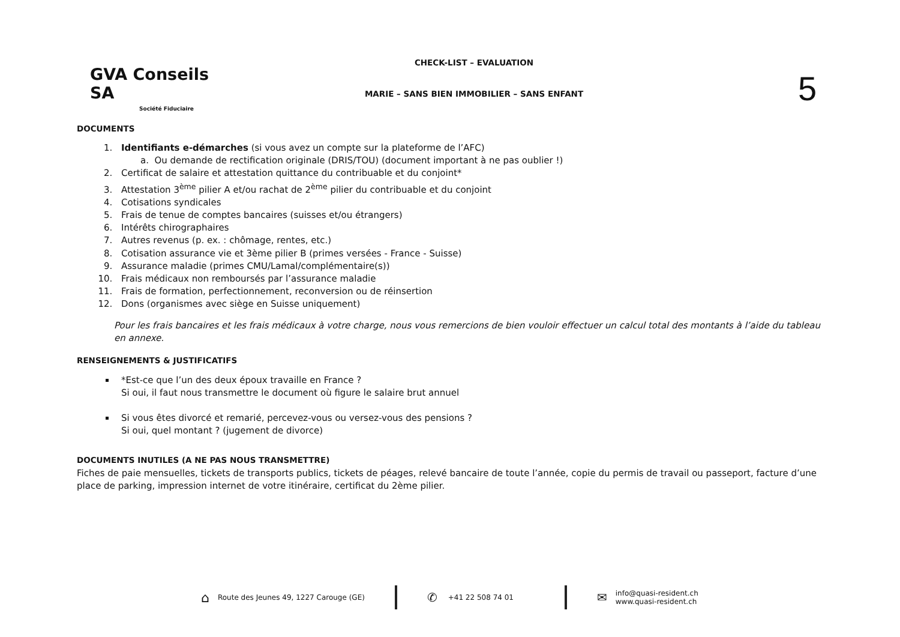GVA Conseils SA
Société Fiduciaire
CHECK-LIST – EVALUATION
MARIE – SANS BIEN IMMOBILIER – SANS ENFANT
5
DOCUMENTS
1. Identifiants e-démarches (si vous avez un compte sur la plateforme de l’AFC)
a. Ou demande de rectification originale (DRIS/TOU) (document important à ne pas oublier !)
2. Certificat de salaire et attestation quittance du contribuable et du conjoint*
3. Attestation 3<sup>ème</sup> pilier A et/ou rachat de 2<sup>ème</sup> pilier du contribuable et du conjoint
4. Cotisations syndicales
5. Frais de tenue de comptes bancaires (suisses et/ou étrangers)
6. Intérêts chirographaires
7. Autres revenus (p. ex. : chômage, rentes, etc.)
8. Cotisation assurance vie et 3ème pilier B (primes versées - France - Suisse)
9. Assurance maladie (primes CMU/Lamal/complémentaire(s))
10. Frais médicaux non remboursés par l’assurance maladie
11. Frais de formation, perfectionnement, reconversion ou de réinsertion
12. Dons (organismes avec siège en Suisse uniquement)
Pour les frais bancaires et les frais médicaux à votre charge, nous vous remercions de bien vouloir effectuer un calcul total des montants à l’aide du tableau en annexe.
RENSEIGNEMENTS & JUSTIFICATIFS
*Est-ce que l’un des deux époux travaille en France ?
Si oui, il faut nous transmettre le document où figure le salaire brut annuel
Si vous êtes divorcé et remarié, percevez-vous ou versez-vous des pensions ?
Si oui, quel montant ? (jugement de divorce)
DOCUMENTS INUTILES (A NE PAS NOUS TRANSMETTRE)
Fiches de paie mensuelles, tickets de transports publics, tickets de péages, relevé bancaire de toute l’année, copie du permis de travail ou passeport, facture d’une place de parking, impression internet de votre itinéraire, certificat du 2ème pilier.
⌂ Route des Jeunes 49, 1227 Carouge (GE)
✆ +41 22 508 74 01
✉ info@quasi-resident.ch
www.quasi-resident.ch